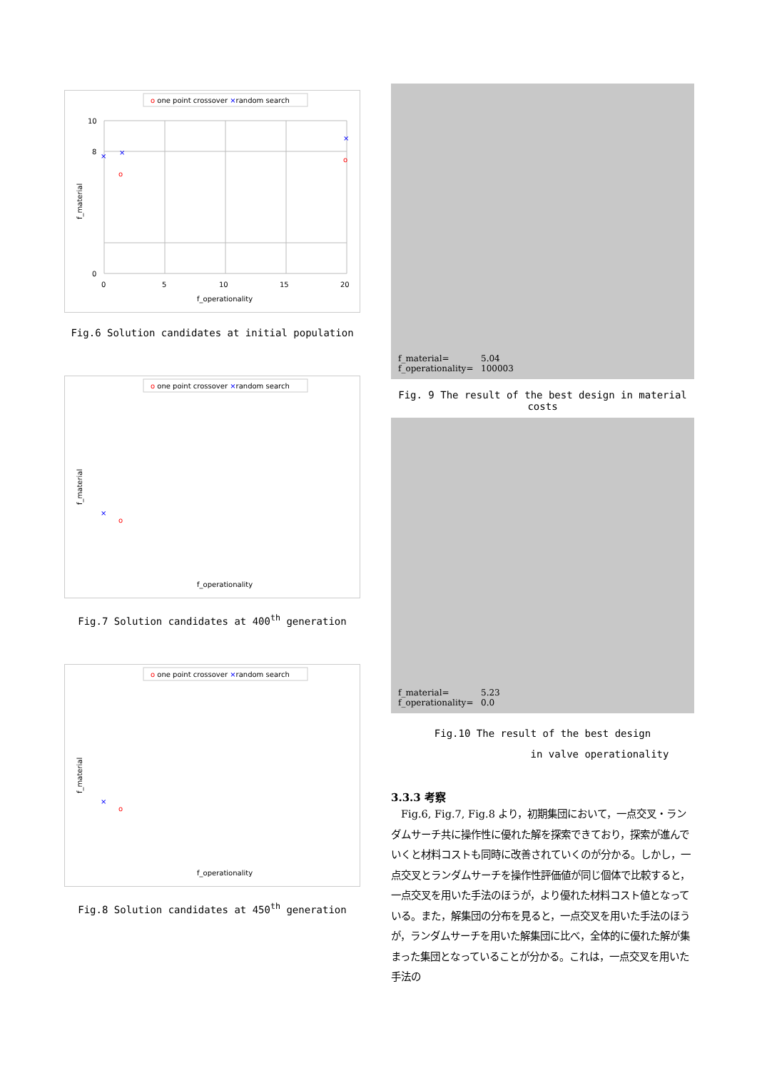o one point crossover ×random search
10
8
0
0
5
10
15
20
f_operationality
f_material
×
×
×
o
o
Fig.6 Solution candidates at initial population
o one point crossover ×random search
f_material
f_operationality
×
o
Fig.7 Solution candidates at 400<sup>th</sup> generation
o one point crossover ×random search
f_material
f_operationality
×
o
Fig.8 Solution candidates at 450<sup>th</sup> generation
f_material= 5.04
f_operationality= 100003
Fig. 9 The result of the best design in material costs
f_material= 5.23
f_operationality= 0.0
Fig.10 The result of the best design
in valve operationality
3.3.3 考察
　Fig.6, Fig.7, Fig.8 より，初期集団において，一点交叉・ランダムサーチ共に操作性に優れた解を探索できており，探索が進んでいくと材料コストも同時に改善されていくのが分かる。しかし，一点交叉とランダムサーチを操作性評価値が同じ個体で比較すると，一点交叉を用いた手法のほうが，より優れた材料コスト値となっている。また，解集団の分布を見ると，一点交叉を用いた手法のほうが，ランダムサーチを用いた解集団に比べ，全体的に優れた解が集まった集団となっていることが分かる。これは，一点交叉を用いた手法の